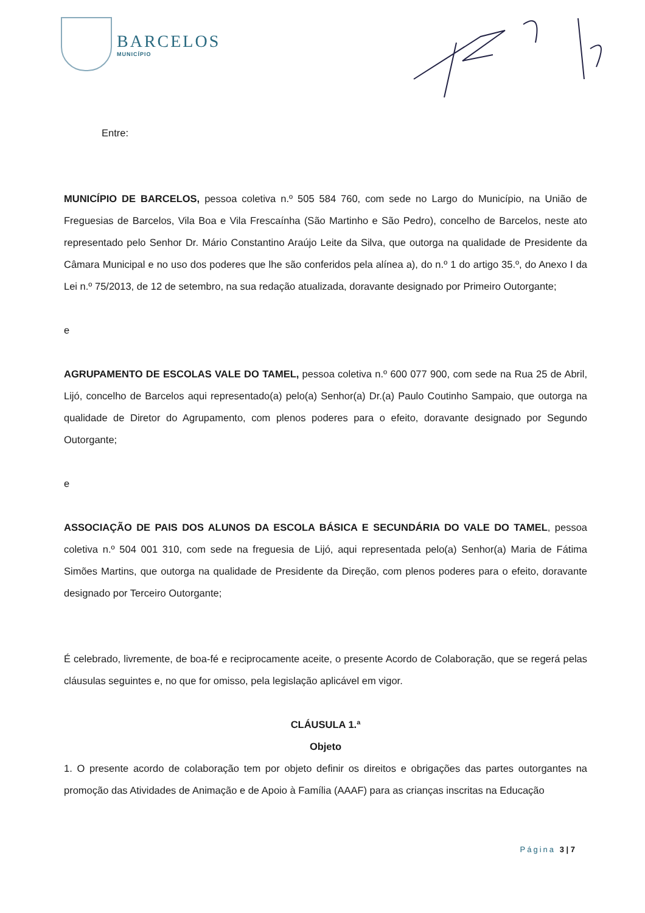BARCELOS
MUNICÍPIO
Entre:
MUNICÍPIO DE BARCELOS, pessoa coletiva n.º 505 584 760, com sede no Largo do Município, na União de Freguesias de Barcelos, Vila Boa e Vila Frescaínha (São Martinho e São Pedro), concelho de Barcelos, neste ato representado pelo Senhor Dr. Mário Constantino Araújo Leite da Silva, que outorga na qualidade de Presidente da Câmara Municipal e no uso dos poderes que lhe são conferidos pela alínea a), do n.º 1 do artigo 35.º, do Anexo I da Lei n.º 75/2013, de 12 de setembro, na sua redação atualizada, doravante designado por Primeiro Outorgante;
e
AGRUPAMENTO DE ESCOLAS VALE DO TAMEL, pessoa coletiva n.º 600 077 900, com sede na Rua 25 de Abril, Lijó, concelho de Barcelos aqui representado(a) pelo(a) Senhor(a) Dr.(a) Paulo Coutinho Sampaio, que outorga na qualidade de Diretor do Agrupamento, com plenos poderes para o efeito, doravante designado por Segundo Outorgante;
e
ASSOCIAÇÃO DE PAIS DOS ALUNOS DA ESCOLA BÁSICA E SECUNDÁRIA DO VALE DO TAMEL, pessoa coletiva n.º 504 001 310, com sede na freguesia de Lijó, aqui representada pelo(a) Senhor(a) Maria de Fátima Simões Martins, que outorga na qualidade de Presidente da Direção, com plenos poderes para o efeito, doravante designado por Terceiro Outorgante;
É celebrado, livremente, de boa-fé e reciprocamente aceite, o presente Acordo de Colaboração, que se regerá pelas cláusulas seguintes e, no que for omisso, pela legislação aplicável em vigor.
CLÁUSULA 1.ª
Objeto
1. O presente acordo de colaboração tem por objeto definir os direitos e obrigações das partes outorgantes na promoção das Atividades de Animação e de Apoio à Família (AAAF) para as crianças inscritas na Educação
Página 3 | 7